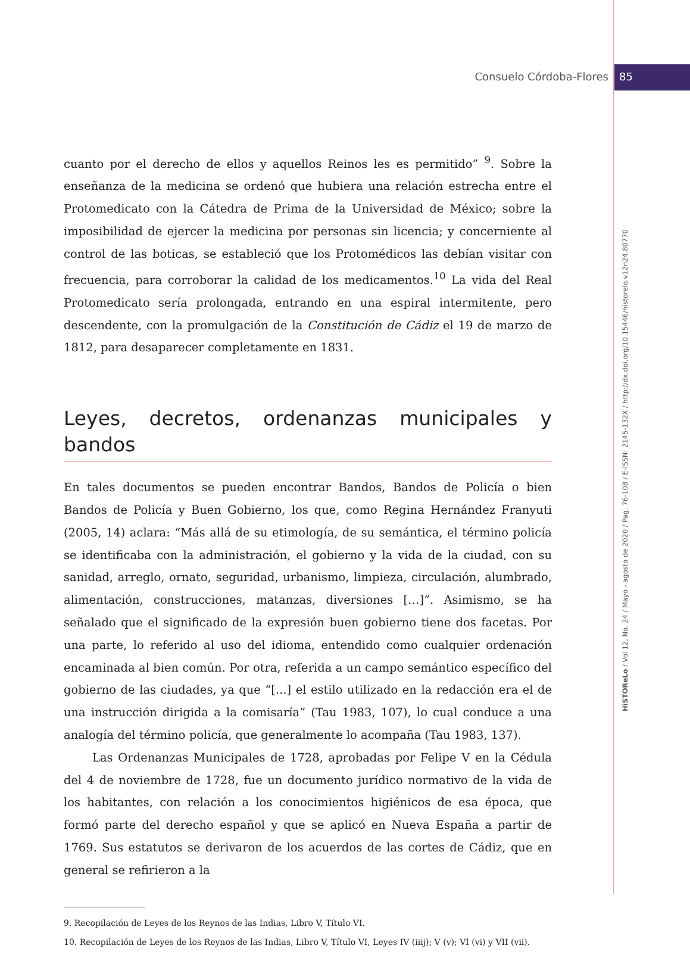Consuelo Córdoba-Flores 85
cuanto por el derecho de ellos y aquellos Reinos les es permitido” <sup>9</sup>. Sobre la enseñanza de la medicina se ordenó que hubiera una relación estrecha entre el Protomedicato con la Cátedra de Prima de la Universidad de México; sobre la imposibilidad de ejercer la medicina por personas sin licencia; y concerniente al control de las boticas, se estableció que los Protomédicos las debían visitar con frecuencia, para corroborar la calidad de los medicamentos.<sup>10</sup> La vida del Real Protomedicato sería prolongada, entrando en una espiral intermitente, pero descendente, con la promulgación de la Constitución de Cádiz el 19 de marzo de 1812, para desaparecer completamente en 1831.
Leyes, decretos, ordenanzas municipales y bandos
En tales documentos se pueden encontrar Bandos, Bandos de Policía o bien Bandos de Policía y Buen Gobierno, los que, como Regina Hernández Franyuti (2005, 14) aclara: “Más allá de su etimología, de su semántica, el término policía se identificaba con la administración, el gobierno y la vida de la ciudad, con su sanidad, arreglo, ornato, seguridad, urbanismo, limpieza, circulación, alumbrado, alimentación, construcciones, matanzas, diversiones […]”. Asimismo, se ha señalado que el significado de la expresión buen gobierno tiene dos facetas. Por una parte, lo referido al uso del idioma, entendido como cualquier ordenación encaminada al bien común. Por otra, referida a un campo semántico específico del gobierno de las ciudades, ya que “[...] el estilo utilizado en la redacción era el de una instrucción dirigida a la comisaría” (Tau 1983, 107), lo cual conduce a una analogía del término policía, que generalmente lo acompaña (Tau 1983, 137).
Las Ordenanzas Municipales de 1728, aprobadas por Felipe V en la Cédula del 4 de noviembre de 1728, fue un documento jurídico normativo de la vida de los habitantes, con relación a los conocimientos higiénicos de esa época, que formó parte del derecho español y que se aplicó en Nueva España a partir de 1769. Sus estatutos se derivaron de los acuerdos de las cortes de Cádiz, que en general se refirieron a la
9. Recopilación de Leyes de los Reynos de las Indias, Libro V, Título VI.
10. Recopilación de Leyes de los Reynos de las Indias, Libro V, Título VI, Leyes IV (iiij); V (v); VI (vi) y VII (vii).
HiSTOReLo / Vol 12, No. 24 / Mayo - agosto de 2020 / Pag. 76-108 / E-ISSN: 2145-132X / http://dx.doi.org/10.15446/historelo.v12n24.80770